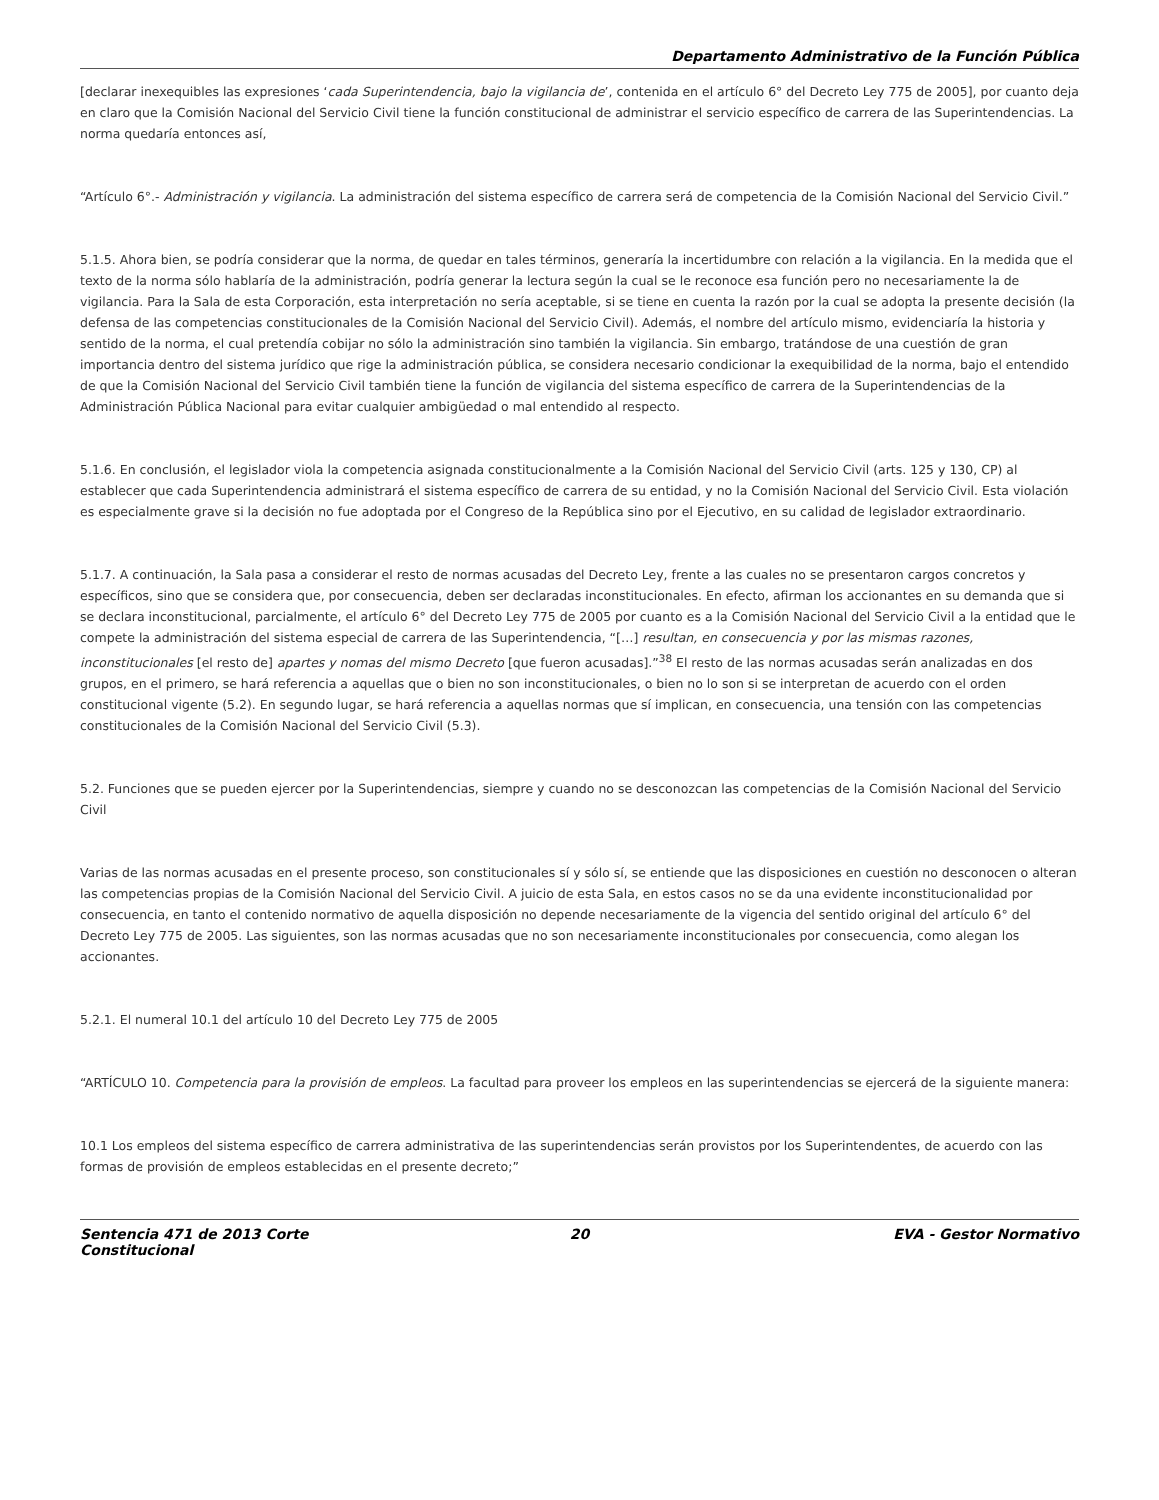Departamento Administrativo de la Función Pública
[declarar inexequibles las expresiones ‘cada Superintendencia, bajo la vigilancia de’, contenida en el artículo 6° del Decreto Ley 775 de 2005], por cuanto deja en claro que la Comisión Nacional del Servicio Civil tiene la función constitucional de administrar el servicio específico de carrera de las Superintendencias. La norma quedaría entonces así,
“Artículo 6°.- Administración y vigilancia. La administración del sistema específico de carrera será de competencia de la Comisión Nacional del Servicio Civil.”
5.1.5. Ahora bien, se podría considerar que la norma, de quedar en tales términos, generaría la incertidumbre con relación a la vigilancia. En la medida que el texto de la norma sólo hablaría de la administración, podría generar la lectura según la cual se le reconoce esa función pero no necesariamente la de vigilancia. Para la Sala de esta Corporación, esta interpretación no sería aceptable, si se tiene en cuenta la razón por la cual se adopta la presente decisión (la defensa de las competencias constitucionales de la Comisión Nacional del Servicio Civil). Además, el nombre del artículo mismo, evidenciaría la historia y sentido de la norma, el cual pretendía cobijar no sólo la administración sino también la vigilancia. Sin embargo, tratándose de una cuestión de gran importancia dentro del sistema jurídico que rige la administración pública, se considera necesario condicionar la exequibilidad de la norma, bajo el entendido de que la Comisión Nacional del Servicio Civil también tiene la función de vigilancia del sistema específico de carrera de la Superintendencias de la Administración Pública Nacional para evitar cualquier ambigüedad o mal entendido al respecto.
5.1.6. En conclusión, el legislador viola la competencia asignada constitucionalmente a la Comisión Nacional del Servicio Civil (arts. 125 y 130, CP) al establecer que cada Superintendencia administrará el sistema específico de carrera de su entidad, y no la Comisión Nacional del Servicio Civil. Esta violación es especialmente grave si la decisión no fue adoptada por el Congreso de la República sino por el Ejecutivo, en su calidad de legislador extraordinario.
5.1.7. A continuación, la Sala pasa a considerar el resto de normas acusadas del Decreto Ley, frente a las cuales no se presentaron cargos concretos y específicos, sino que se considera que, por consecuencia, deben ser declaradas inconstitucionales. En efecto, afirman los accionantes en su demanda que si se declara inconstitucional, parcialmente, el artículo 6° del Decreto Ley 775 de 2005 por cuanto es a la Comisión Nacional del Servicio Civil a la entidad que le compete la administración del sistema especial de carrera de las Superintendencia, “[…] resultan, en consecuencia y por las mismas razones, inconstitucionales [el resto de] apartes y nomas del mismo Decreto [que fueron acusadas].”<sup>38</sup> El resto de las normas acusadas serán analizadas en dos grupos, en el primero, se hará referencia a aquellas que o bien no son inconstitucionales, o bien no lo son si se interpretan de acuerdo con el orden constitucional vigente (5.2). En segundo lugar, se hará referencia a aquellas normas que sí implican, en consecuencia, una tensión con las competencias constitucionales de la Comisión Nacional del Servicio Civil (5.3).
5.2. Funciones que se pueden ejercer por la Superintendencias, siempre y cuando no se desconozcan las competencias de la Comisión Nacional del Servicio Civil
Varias de las normas acusadas en el presente proceso, son constitucionales sí y sólo sí, se entiende que las disposiciones en cuestión no desconocen o alteran las competencias propias de la Comisión Nacional del Servicio Civil. A juicio de esta Sala, en estos casos no se da una evidente inconstitucionalidad por consecuencia, en tanto el contenido normativo de aquella disposición no depende necesariamente de la vigencia del sentido original del artículo 6° del Decreto Ley 775 de 2005. Las siguientes, son las normas acusadas que no son necesariamente inconstitucionales por consecuencia, como alegan los accionantes.
5.2.1. El numeral 10.1 del artículo 10 del Decreto Ley 775 de 2005
“ARTÍCULO 10. Competencia para la provisión de empleos. La facultad para proveer los empleos en las superintendencias se ejercerá de la siguiente manera:
10.1 Los empleos del sistema específico de carrera administrativa de las superintendencias serán provistos por los Superintendentes, de acuerdo con las formas de provisión de empleos establecidas en el presente decreto;”
Sentencia 471 de 2013 Corte Constitucional
20 EVA - Gestor Normativo